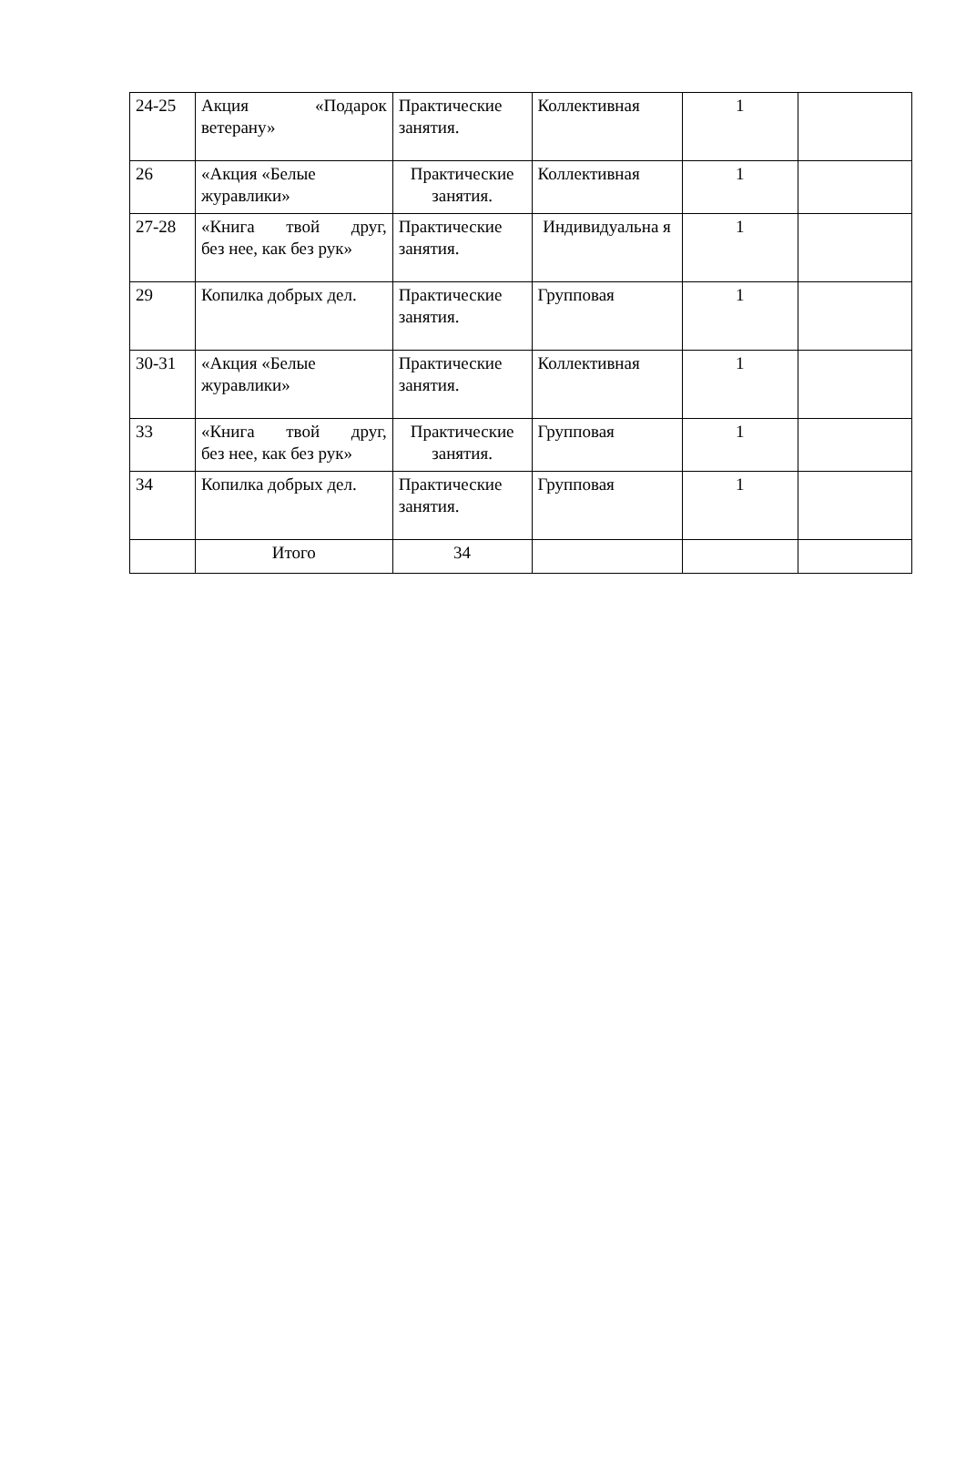| 24-25 | Акция «Подарок ветерану» | Практические занятия. | Коллективная | 1 | |
| 26 | «Акция «Белые журавлики» | Практические занятия. | Коллективная | 1 | |
| 27-28 | «Книга твой друг, без нее, как без рук» | Практические занятия. | Индивидуальна я | 1 | |
| 29 | Копилка добрых дел. | Практические занятия. | Групповая | 1 | |
| 30-31 | «Акция «Белые журавлики» | Практические занятия. | Коллективная | 1 | |
| 33 | «Книга твой друг, без нее, как без рук» | Практические занятия. | Групповая | 1 | |
| 34 | Копилка добрых дел. | Практические занятия. | Групповая | 1 | |
| | Итого | 34 | | | |